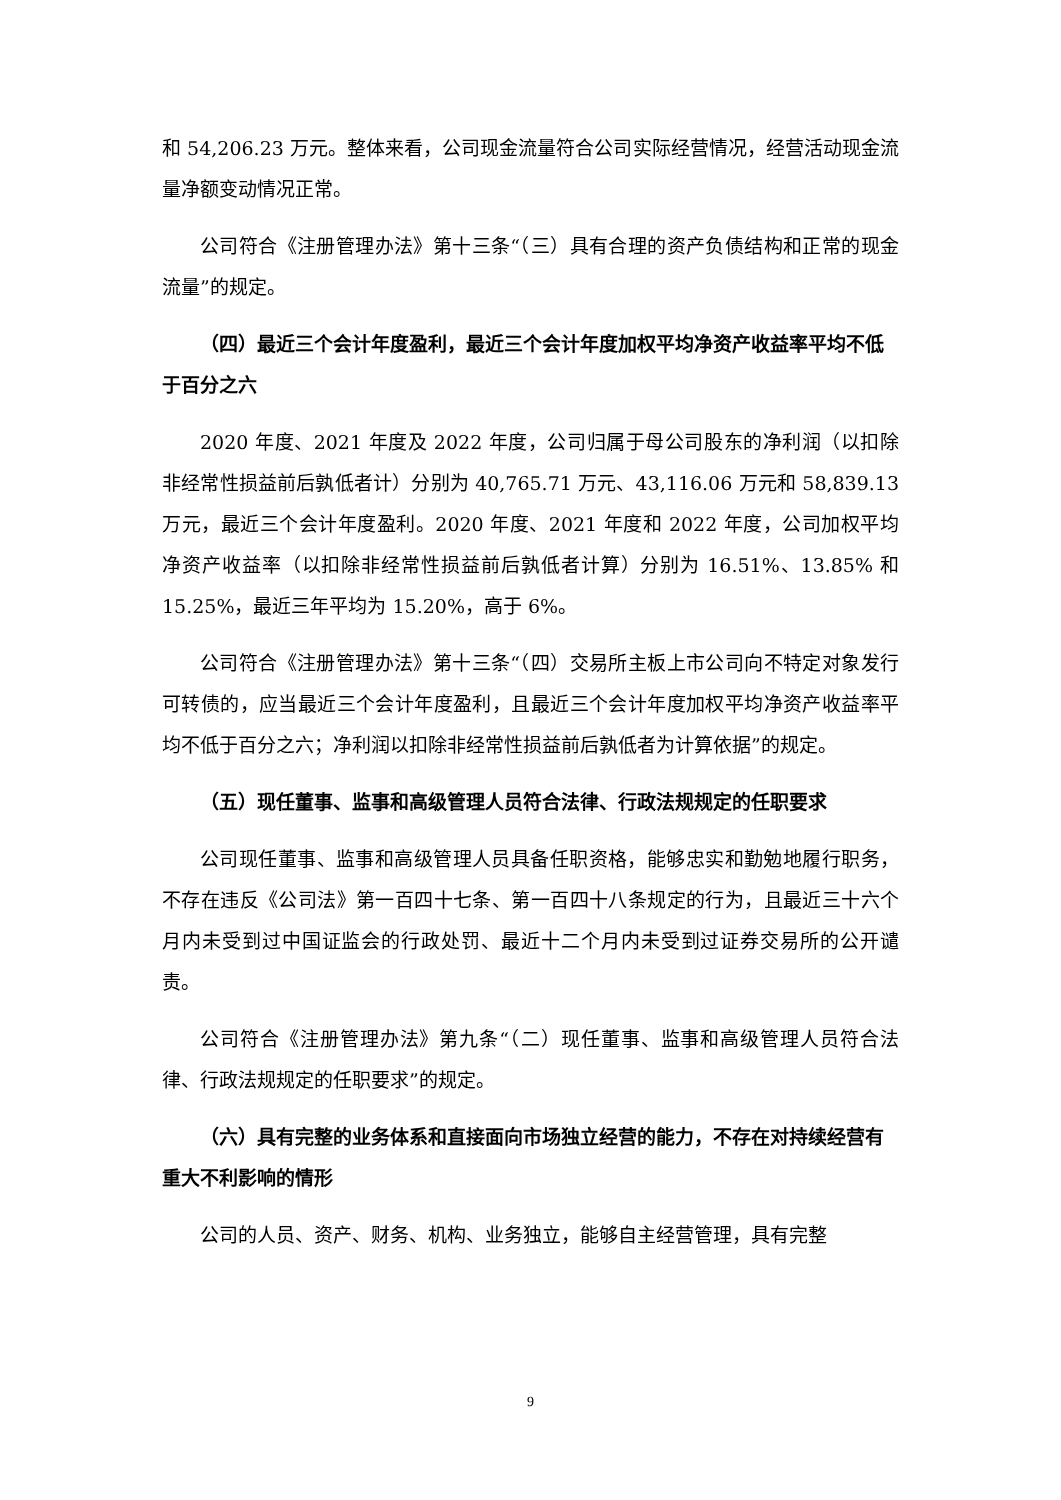和 54,206.23 万元。整体来看，公司现金流量符合公司实际经营情况，经营活动现金流量净额变动情况正常。
公司符合《注册管理办法》第十三条“（三）具有合理的资产负债结构和正常的现金流量”的规定。
（四）最近三个会计年度盈利，最近三个会计年度加权平均净资产收益率平均不低于百分之六
2020 年度、2021 年度及 2022 年度，公司归属于母公司股东的净利润（以扣除非经常性损益前后孰低者计）分别为 40,765.71 万元、43,116.06 万元和 58,839.13 万元，最近三个会计年度盈利。2020 年度、2021 年度和 2022 年度，公司加权平均净资产收益率（以扣除非经常性损益前后孰低者计算）分别为 16.51%、13.85% 和 15.25%，最近三年平均为 15.20%，高于 6%。
公司符合《注册管理办法》第十三条“（四）交易所主板上市公司向不特定对象发行可转债的，应当最近三个会计年度盈利，且最近三个会计年度加权平均净资产收益率平均不低于百分之六；净利润以扣除非经常性损益前后孰低者为计算依据”的规定。
（五）现任董事、监事和高级管理人员符合法律、行政法规规定的任职要求
公司现任董事、监事和高级管理人员具备任职资格，能够忠实和勤勉地履行职务，不存在违反《公司法》第一百四十七条、第一百四十八条规定的行为，且最近三十六个月内未受到过中国证监会的行政处罚、最近十二个月内未受到过证券交易所的公开谴责。
公司符合《注册管理办法》第九条“（二）现任董事、监事和高级管理人员符合法律、行政法规规定的任职要求”的规定。
（六）具有完整的业务体系和直接面向市场独立经营的能力，不存在对持续经营有重大不利影响的情形
公司的人员、资产、财务、机构、业务独立，能够自主经营管理，具有完整
9